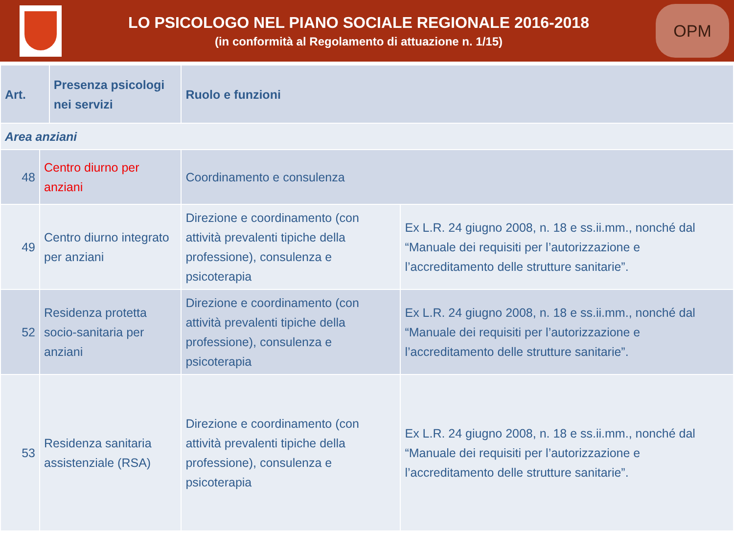LO PSICOLOGO NEL PIANO SOCIALE REGIONALE 2016-2018
(in conformità al Regolamento di attuazione n. 1/15)
OPM
| Art. | | Presenza psicologi nei servizi | Ruolo e funzioni | |
| --- | --- | --- | --- | --- |
| Area anziani | | | | |
| 48 | Centro diurno per anziani | | Coordinamento e consulenza | |
| 49 | Centro diurno integrato per anziani | | Direzione e coordinamento (con attività prevalenti tipiche della professione), consulenza e psicoterapia | Ex L.R. 24 giugno 2008, n. 18 e ss.ii.mm., nonché dal “Manuale dei requisiti per l’autorizzazione e l’accreditamento delle strutture sanitarie”. |
| 52 | Residenza protetta socio-sanitaria per anziani | | Direzione e coordinamento (con attività prevalenti tipiche della professione), consulenza e psicoterapia | Ex L.R. 24 giugno 2008, n. 18 e ss.ii.mm., nonché dal “Manuale dei requisiti per l’autorizzazione e l’accreditamento delle strutture sanitarie”. |
| 53 | Residenza sanitaria assistenziale (RSA) | | Direzione e coordinamento (con attività prevalenti tipiche della professione), consulenza e psicoterapia | Ex L.R. 24 giugno 2008, n. 18 e ss.ii.mm., nonché dal “Manuale dei requisiti per l’autorizzazione e l’accreditamento delle strutture sanitarie”. |